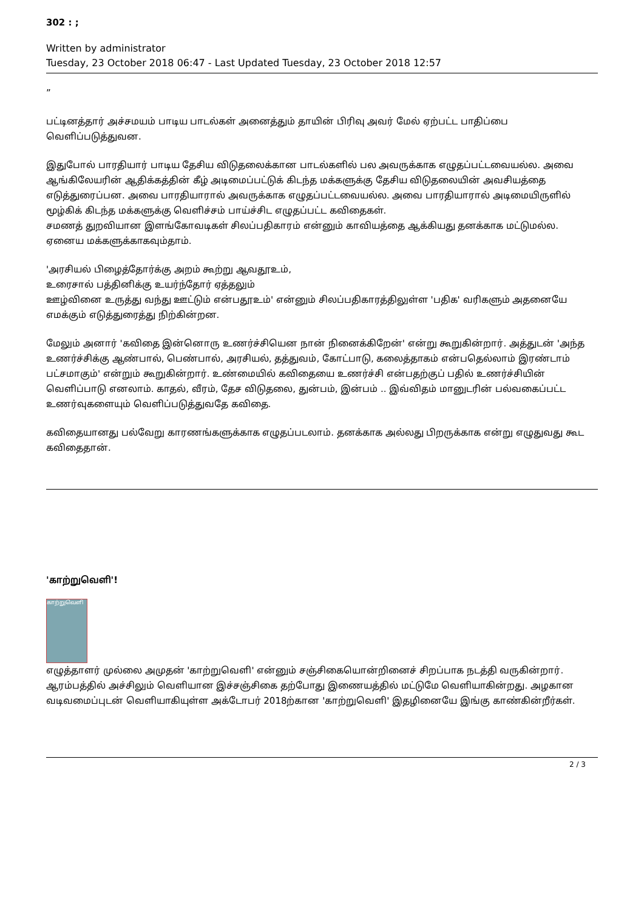302 : ;
Written by administrator
Tuesday, 23 October 2018 06:47 - Last Updated Tuesday, 23 October 2018 12:57
”
பட்டினத்தார் அச்சமயம் பாடிய பாடல்கள் அனைத்தும் தாயின் பிரிவு அவர் மேல் ஏற்பட்ட பாதிப்பை வெளிப்படுத்துவன.
இதுபோல் பாரதியார் பாடிய தேசிய விடுதலைக்கான பாடல்களில் பல அவருக்காக எழுதப்பட்டவையல்ல. அவை ஆங்கிலேயரின் ஆதிக்கத்தின் கீழ் அடிமைப்பட்டுக் கிடந்த மக்களுக்கு தேசிய விடுதலையின் அவசியத்தை எடுத்துரைப்பன. அவை பாரதியாரால் அவருக்காக எழுதப்பட்டவையல்ல. அவை பாரதியாரால் அடிமையிருளில் மூழ்கிக் கிடந்த மக்களுக்கு வெளிச்சம் பாய்ச்சிட எழுதப்பட்ட கவிதைகள்.
சமணத் துறவியான இளங்கோவடிகள் சிலப்பதிகாரம் என்னும் காவியத்தை ஆக்கியது தனக்காக மட்டுமல்ல. ஏனைய மக்களுக்காகவும்தாம்.
'அரசியல் பிழைத்தோர்க்கு அறம் கூற்று ஆவதூஉம்,
உரைசால் பத்தினிக்கு உயர்ந்தோர் ஏத்தலும்
ஊழ்வினை உருத்து வந்து ஊட்டும் என்பதூஉம்' என்னும் சிலப்பதிகாரத்திலுள்ள 'பதிக' வரிகளும் அதனையே எமக்கும் எடுத்துரைத்து நிற்கின்றன.
மேலும் அனார் 'கவிதை இன்னொரு உணர்ச்சியென நான் நினைக்கிறேன்' என்று கூறுகின்றார். அத்துடன் 'அந்த உணர்ச்சிக்கு ஆண்பால், பெண்பால், அரசியல், தத்துவம், கோட்பாடு, கலைத்தாகம் என்பதெல்லாம் இரண்டாம் பட்சமாகும்' என்றும் கூறுகின்றார். உண்மையில் கவிதையை உணர்ச்சி என்பதற்குப் பதில் உணர்ச்சியின் வெளிப்பாடு எனலாம். காதல், வீரம், தேச விடுதலை, துன்பம், இன்பம் .. இவ்விதம் மானுடரின் பல்வகைப்பட்ட உணர்வுகளையும் வெளிப்படுத்துவதே கவிதை.
கவிதையானது பல்வேறு காரணங்களுக்காக எழுதப்படலாம். தனக்காக அல்லது பிறருக்காக என்று எழுதுவது கூட கவிதைதான்.
'காற்றுவெளி'!
காற்றுவெளி
எழுத்தாளர் முல்லை அமுதன் 'காற்றுவெளி' என்னும் சஞ்சிகையொன்றினைச் சிறப்பாக நடத்தி வருகின்றார். ஆரம்பத்தில் அச்சிலும் வெளியான இச்சஞ்சிகை தற்போது இணையத்தில் மட்டுமே வெளியாகின்றது. அழகான வடிவமைப்புடன் வெளியாகியுள்ள அக்டோபர் 2018ற்கான 'காற்றுவெளி' இதழினையே இங்கு காண்கின்றீர்கள்.
2 / 3